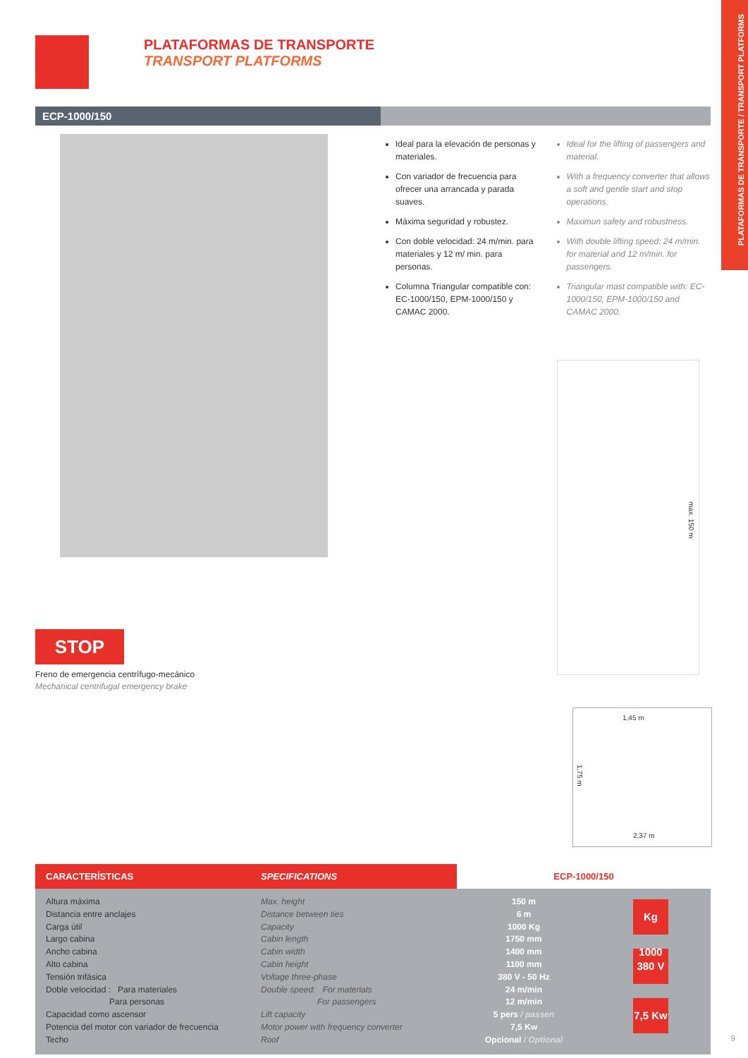PLATAFORMAS DE TRANSPORTE / TRANSPORT PLATFORMS
PLATAFORMAS DE TRANSPORTE
TRANSPORT PLATFORMS
ECP-1000/150
Ideal para la elevación de personas y materiales.
Con variador de frecuencia para ofrecer una arrancada y parada suaves.
Máxima seguridad y robustez.
Con doble velocidad: 24 m/min. para materiales y 12 m/ min. para personas.
Columna Triangular compatible con: EC-1000/150, EPM-1000/150 y CAMAC 2000.
Ideal for the lifting of passengers and material.
With a frequency converter that allows a soft and gentle start and stop operations.
Maximun safety and robustness.
With double lifting speed: 24 m/min. for material and 12 m/min. for passengers.
Triangular mast compatible with: EC-1000/150, EPM-1000/150 and CAMAC 2000.
max. 150 m
STOP
Freno de emergencia centrífugo-mecánico
Mechanical centrifugal emergency brake
1,45 m
1,75 m
2,37 m
| CARACTERÍSTICAS | SPECIFICATIONS | ECP-1000/150 | |
| --- | --- | --- | --- |
| Altura máxima Distancia entre anclajes Carga útil Largo cabina Ancho cabina Alto cabina Tensión trifásica Doble velocidad : Para materiales Para personas Capacidad como ascensor Potencia del motor con variador de frecuencia Techo | Max. height Distance between ties Capacity Cabin length Cabin width Cabin height Voltage three-phase Double speed: For materials For passengers Lift capacity Motor power with frequency converter Roof | 150 m 6 m 1000 Kg 1750 mm 1400 mm 1100 mm 380 V - 50 Hz 24 m/min 12 m/min 5 pers / passen 7,5 Kw Opcional / Optional | Kg 1000 380 V 7,5 Kw |
9